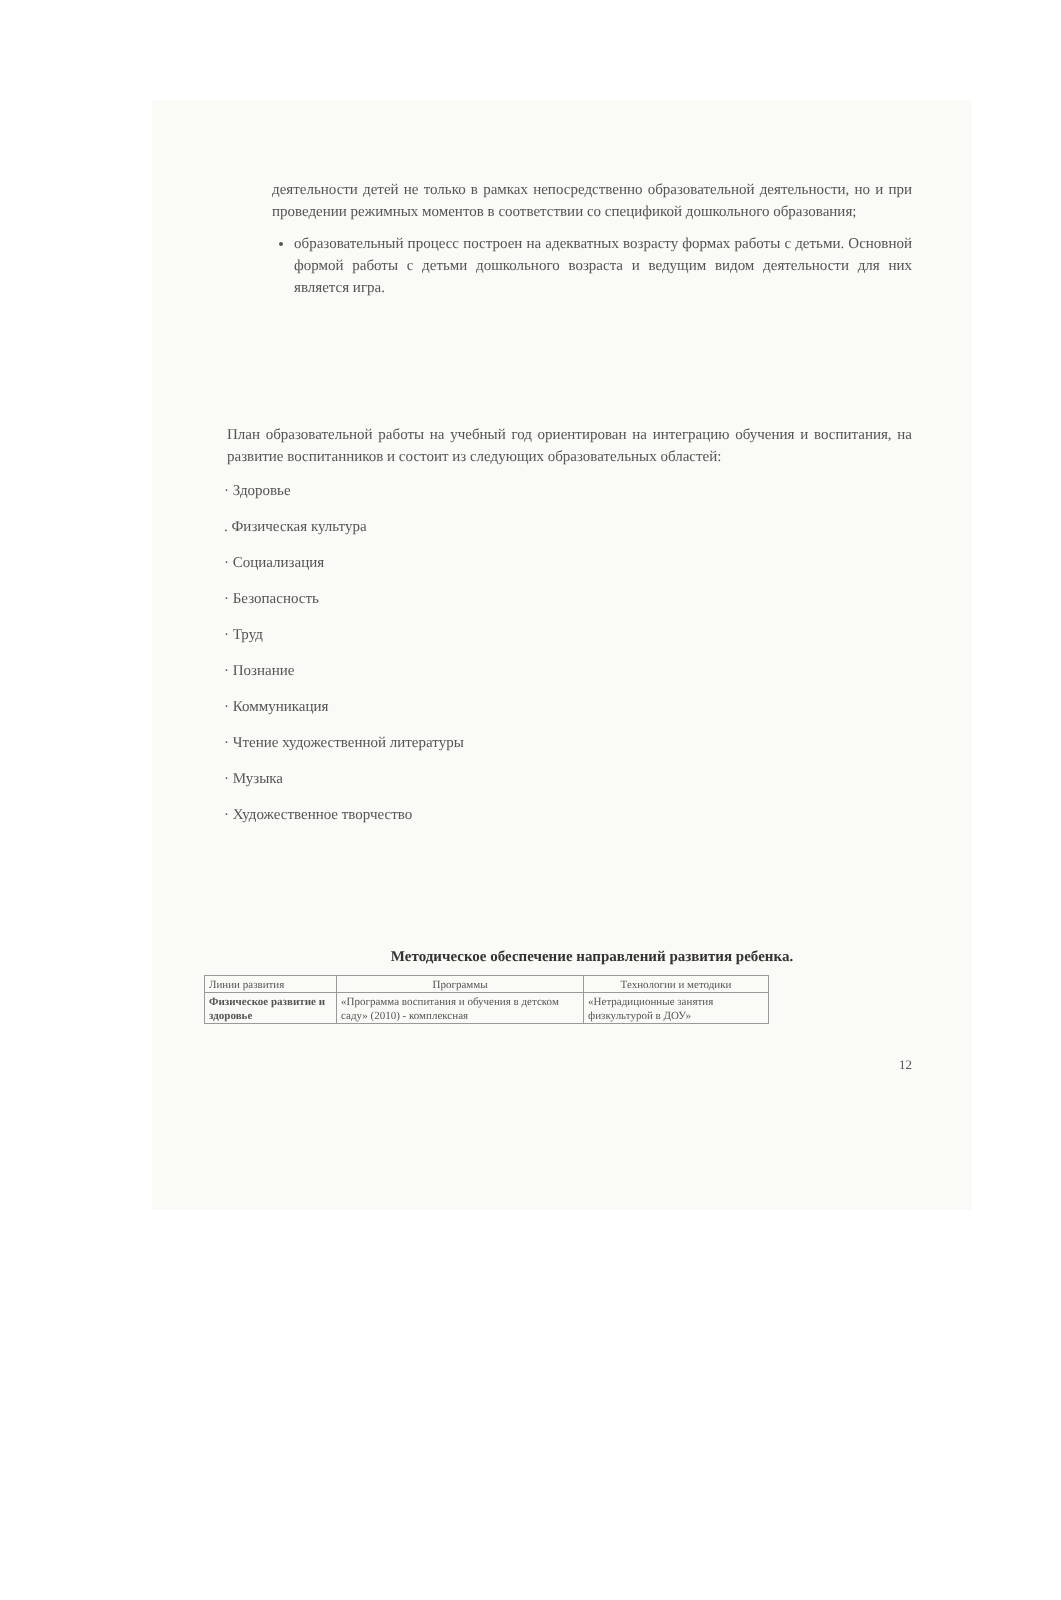деятельности детей не только в рамках непосредственно образовательной деятельности, но и при проведении режимных моментов в соответствии со спецификой дошкольного образования;
образовательный процесс построен на адекватных возрасту формах работы с детьми. Основной формой работы с детьми дошкольного возраста и ведущим видом деятельности для них является игра.
План образовательной работы на учебный год ориентирован на интеграцию обучения и воспитания, на развитие воспитанников и состоит из следующих образовательных областей:
· Здоровье
. Физическая культура
· Социализация
· Безопасность
· Труд
· Познание
· Коммуникация
· Чтение художественной литературы
· Музыка
· Художественное творчество
Методическое обеспечение направлений развития ребенка.
| Линии развития | Программы | Технологии и методики |
| --- | --- | --- |
| Физическое развитие и здоровье | «Программа воспитания и обучения в детском саду» (2010) - комплексная | «Нетрадиционные занятия физкультурой в ДОУ» |
12